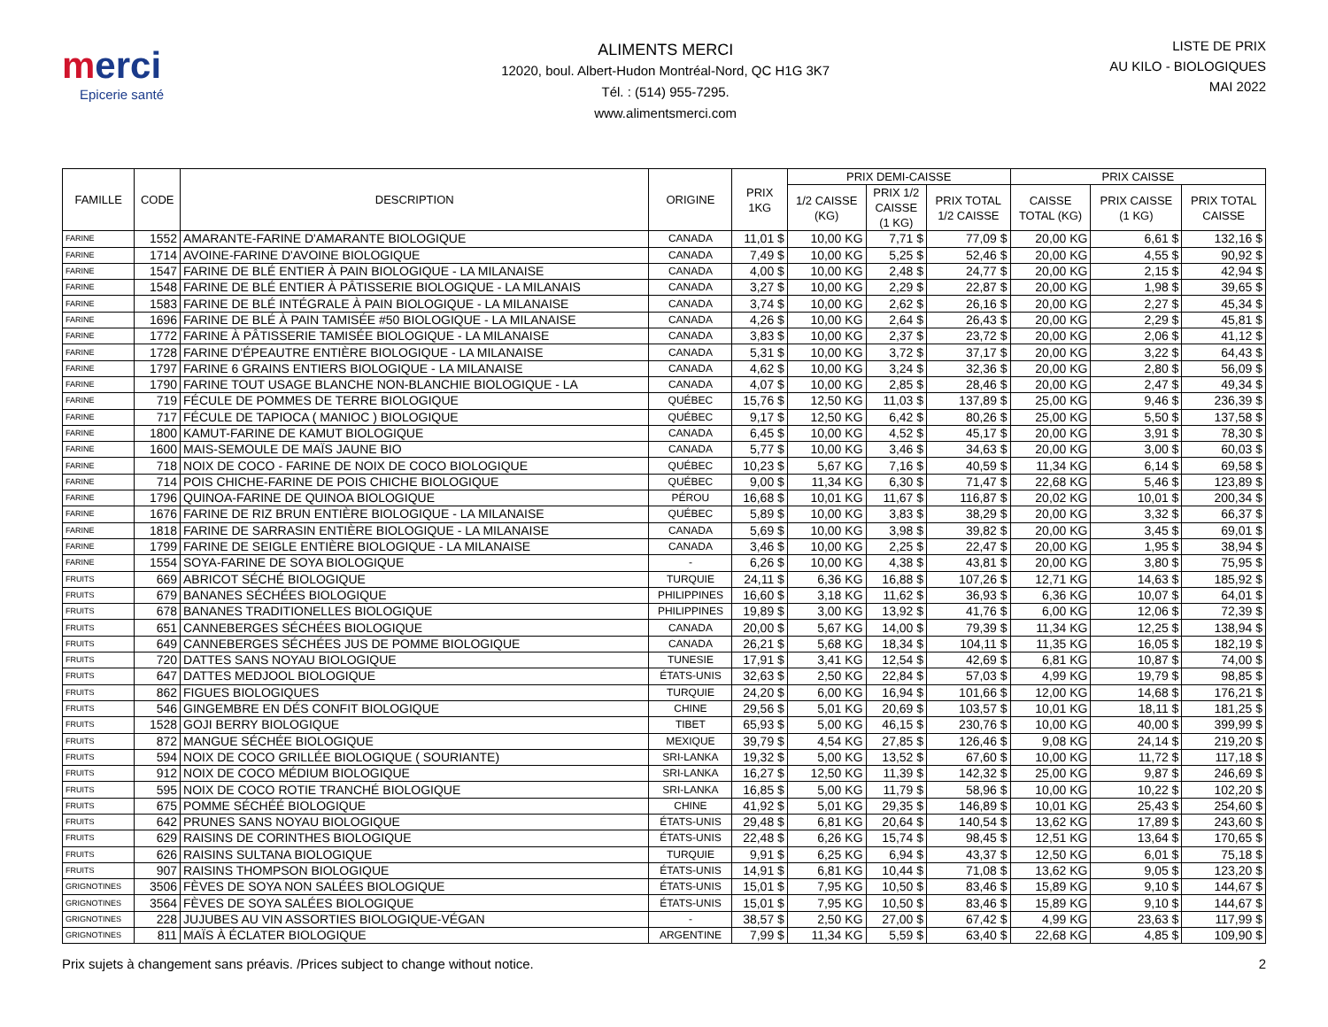merci
Epicerie santé
ALIMENTS MERCI
12020, boul. Albert-Hudon Montréal-Nord, QC H1G 3K7
Tél. : (514) 955-7295.
www.alimentsmerci.com
LISTE DE PRIX
AU KILO - BIOLOGIQUES
MAI 2022
| FAMILLE | CODE | DESCRIPTION | ORIGINE | PRIX 1KG | PRIX DEMI-CAISSE | | | PRIX CAISSE | | |
| --- | --- | --- | --- | --- | --- | --- | --- | --- | --- | --- |
| | | | | | 1/2 CAISSE (KG) | PRIX 1/2 CAISSE (1 KG) | PRIX TOTAL 1/2 CAISSE | CAISSE TOTAL (KG) | PRIX CAISSE (1 KG) | PRIX TOTAL CAISSE |
| FARINE | 1552 | AMARANTE-FARINE D'AMARANTE BIOLOGIQUE | CANADA | 11,01 $ | 10,00 KG | 7,71 $ | 77,09 $ | 20,00 KG | 6,61 $ | 132,16 $ |
| FARINE | 1714 | AVOINE-FARINE D'AVOINE BIOLOGIQUE | CANADA | 7,49 $ | 10,00 KG | 5,25 $ | 52,46 $ | 20,00 KG | 4,55 $ | 90,92 $ |
| FARINE | 1547 | FARINE DE BLÉ ENTIER À PAIN BIOLOGIQUE - LA MILANAISE | CANADA | 4,00 $ | 10,00 KG | 2,48 $ | 24,77 $ | 20,00 KG | 2,15 $ | 42,94 $ |
| FARINE | 1548 | FARINE DE BLÉ ENTIER À PÂTISSERIE BIOLOGIQUE - LA MILANAIS | CANADA | 3,27 $ | 10,00 KG | 2,29 $ | 22,87 $ | 20,00 KG | 1,98 $ | 39,65 $ |
| FARINE | 1583 | FARINE DE BLÉ INTÉGRALE À PAIN BIOLOGIQUE - LA MILANAISE | CANADA | 3,74 $ | 10,00 KG | 2,62 $ | 26,16 $ | 20,00 KG | 2,27 $ | 45,34 $ |
| FARINE | 1696 | FARINE DE BLÉ À PAIN TAMISÉE #50 BIOLOGIQUE - LA MILANAISE | CANADA | 4,26 $ | 10,00 KG | 2,64 $ | 26,43 $ | 20,00 KG | 2,29 $ | 45,81 $ |
| FARINE | 1772 | FARINE À PÂTISSERIE TAMISÉE BIOLOGIQUE - LA MILANAISE | CANADA | 3,83 $ | 10,00 KG | 2,37 $ | 23,72 $ | 20,00 KG | 2,06 $ | 41,12 $ |
| FARINE | 1728 | FARINE D'ÉPEAUTRE ENTIÈRE BIOLOGIQUE - LA MILANAISE | CANADA | 5,31 $ | 10,00 KG | 3,72 $ | 37,17 $ | 20,00 KG | 3,22 $ | 64,43 $ |
| FARINE | 1797 | FARINE 6 GRAINS ENTIERS BIOLOGIQUE - LA MILANAISE | CANADA | 4,62 $ | 10,00 KG | 3,24 $ | 32,36 $ | 20,00 KG | 2,80 $ | 56,09 $ |
| FARINE | 1790 | FARINE TOUT USAGE BLANCHE NON-BLANCHIE BIOLOGIQUE - LA | CANADA | 4,07 $ | 10,00 KG | 2,85 $ | 28,46 $ | 20,00 KG | 2,47 $ | 49,34 $ |
| FARINE | 719 | FÉCULE DE POMMES DE TERRE BIOLOGIQUE | QUÉBEC | 15,76 $ | 12,50 KG | 11,03 $ | 137,89 $ | 25,00 KG | 9,46 $ | 236,39 $ |
| FARINE | 717 | FÉCULE DE TAPIOCA ( MANIOC ) BIOLOGIQUE | QUÉBEC | 9,17 $ | 12,50 KG | 6,42 $ | 80,26 $ | 25,00 KG | 5,50 $ | 137,58 $ |
| FARINE | 1800 | KAMUT-FARINE DE KAMUT BIOLOGIQUE | CANADA | 6,45 $ | 10,00 KG | 4,52 $ | 45,17 $ | 20,00 KG | 3,91 $ | 78,30 $ |
| FARINE | 1600 | MAIS-SEMOULE DE MAÏS JAUNE BIO | CANADA | 5,77 $ | 10,00 KG | 3,46 $ | 34,63 $ | 20,00 KG | 3,00 $ | 60,03 $ |
| FARINE | 718 | NOIX DE COCO - FARINE DE NOIX DE COCO BIOLOGIQUE | QUÉBEC | 10,23 $ | 5,67 KG | 7,16 $ | 40,59 $ | 11,34 KG | 6,14 $ | 69,58 $ |
| FARINE | 714 | POIS CHICHE-FARINE DE POIS CHICHE BIOLOGIQUE | QUÉBEC | 9,00 $ | 11,34 KG | 6,30 $ | 71,47 $ | 22,68 KG | 5,46 $ | 123,89 $ |
| FARINE | 1796 | QUINOA-FARINE DE QUINOA BIOLOGIQUE | PÉROU | 16,68 $ | 10,01 KG | 11,67 $ | 116,87 $ | 20,02 KG | 10,01 $ | 200,34 $ |
| FARINE | 1676 | FARINE DE RIZ BRUN ENTIÈRE BIOLOGIQUE - LA MILANAISE | QUÉBEC | 5,89 $ | 10,00 KG | 3,83 $ | 38,29 $ | 20,00 KG | 3,32 $ | 66,37 $ |
| FARINE | 1818 | FARINE DE SARRASIN ENTIÈRE BIOLOGIQUE - LA MILANAISE | CANADA | 5,69 $ | 10,00 KG | 3,98 $ | 39,82 $ | 20,00 KG | 3,45 $ | 69,01 $ |
| FARINE | 1799 | FARINE DE SEIGLE ENTIÈRE BIOLOGIQUE - LA MILANAISE | CANADA | 3,46 $ | 10,00 KG | 2,25 $ | 22,47 $ | 20,00 KG | 1,95 $ | 38,94 $ |
| FARINE | 1554 | SOYA-FARINE DE SOYA BIOLOGIQUE | - | 6,26 $ | 10,00 KG | 4,38 $ | 43,81 $ | 20,00 KG | 3,80 $ | 75,95 $ |
| FRUITS | 669 | ABRICOT SÉCHÉ BIOLOGIQUE | TURQUIE | 24,11 $ | 6,36 KG | 16,88 $ | 107,26 $ | 12,71 KG | 14,63 $ | 185,92 $ |
| FRUITS | 679 | BANANES SÉCHÉES BIOLOGIQUE | PHILIPPINES | 16,60 $ | 3,18 KG | 11,62 $ | 36,93 $ | 6,36 KG | 10,07 $ | 64,01 $ |
| FRUITS | 678 | BANANES TRADITIONELLES BIOLOGIQUE | PHILIPPINES | 19,89 $ | 3,00 KG | 13,92 $ | 41,76 $ | 6,00 KG | 12,06 $ | 72,39 $ |
| FRUITS | 651 | CANNEBERGES SÉCHÉES BIOLOGIQUE | CANADA | 20,00 $ | 5,67 KG | 14,00 $ | 79,39 $ | 11,34 KG | 12,25 $ | 138,94 $ |
| FRUITS | 649 | CANNEBERGES SÉCHÉES JUS DE POMME BIOLOGIQUE | CANADA | 26,21 $ | 5,68 KG | 18,34 $ | 104,11 $ | 11,35 KG | 16,05 $ | 182,19 $ |
| FRUITS | 720 | DATTES SANS NOYAU BIOLOGIQUE | TUNESIE | 17,91 $ | 3,41 KG | 12,54 $ | 42,69 $ | 6,81 KG | 10,87 $ | 74,00 $ |
| FRUITS | 647 | DATTES MEDJOOL BIOLOGIQUE | ÉTATS-UNIS | 32,63 $ | 2,50 KG | 22,84 $ | 57,03 $ | 4,99 KG | 19,79 $ | 98,85 $ |
| FRUITS | 862 | FIGUES BIOLOGIQUES | TURQUIE | 24,20 $ | 6,00 KG | 16,94 $ | 101,66 $ | 12,00 KG | 14,68 $ | 176,21 $ |
| FRUITS | 546 | GINGEMBRE EN DÉS CONFIT BIOLOGIQUE | CHINE | 29,56 $ | 5,01 KG | 20,69 $ | 103,57 $ | 10,01 KG | 18,11 $ | 181,25 $ |
| FRUITS | 1528 | GOJI BERRY BIOLOGIQUE | TIBET | 65,93 $ | 5,00 KG | 46,15 $ | 230,76 $ | 10,00 KG | 40,00 $ | 399,99 $ |
| FRUITS | 872 | MANGUE SÉCHÉE BIOLOGIQUE | MEXIQUE | 39,79 $ | 4,54 KG | 27,85 $ | 126,46 $ | 9,08 KG | 24,14 $ | 219,20 $ |
| FRUITS | 594 | NOIX DE COCO GRILLÉE BIOLOGIQUE ( SOURIANTE) | SRI-LANKA | 19,32 $ | 5,00 KG | 13,52 $ | 67,60 $ | 10,00 KG | 11,72 $ | 117,18 $ |
| FRUITS | 912 | NOIX DE COCO MÉDIUM BIOLOGIQUE | SRI-LANKA | 16,27 $ | 12,50 KG | 11,39 $ | 142,32 $ | 25,00 KG | 9,87 $ | 246,69 $ |
| FRUITS | 595 | NOIX DE COCO ROTIE TRANCHÉ BIOLOGIQUE | SRI-LANKA | 16,85 $ | 5,00 KG | 11,79 $ | 58,96 $ | 10,00 KG | 10,22 $ | 102,20 $ |
| FRUITS | 675 | POMME SÉCHÉÉ BIOLOGIQUE | CHINE | 41,92 $ | 5,01 KG | 29,35 $ | 146,89 $ | 10,01 KG | 25,43 $ | 254,60 $ |
| FRUITS | 642 | PRUNES SANS NOYAU BIOLOGIQUE | ÉTATS-UNIS | 29,48 $ | 6,81 KG | 20,64 $ | 140,54 $ | 13,62 KG | 17,89 $ | 243,60 $ |
| FRUITS | 629 | RAISINS DE CORINTHES BIOLOGIQUE | ÉTATS-UNIS | 22,48 $ | 6,26 KG | 15,74 $ | 98,45 $ | 12,51 KG | 13,64 $ | 170,65 $ |
| FRUITS | 626 | RAISINS SULTANA BIOLOGIQUE | TURQUIE | 9,91 $ | 6,25 KG | 6,94 $ | 43,37 $ | 12,50 KG | 6,01 $ | 75,18 $ |
| FRUITS | 907 | RAISINS THOMPSON BIOLOGIQUE | ÉTATS-UNIS | 14,91 $ | 6,81 KG | 10,44 $ | 71,08 $ | 13,62 KG | 9,05 $ | 123,20 $ |
| GRIGNOTINES | 3506 | FÈVES DE SOYA NON SALÉES BIOLOGIQUE | ÉTATS-UNIS | 15,01 $ | 7,95 KG | 10,50 $ | 83,46 $ | 15,89 KG | 9,10 $ | 144,67 $ |
| GRIGNOTINES | 3564 | FÈVES DE SOYA SALÉES BIOLOGIQUE | ÉTATS-UNIS | 15,01 $ | 7,95 KG | 10,50 $ | 83,46 $ | 15,89 KG | 9,10 $ | 144,67 $ |
| GRIGNOTINES | 228 | JUJUBES AU VIN ASSORTIES BIOLOGIQUE-VÉGAN | - | 38,57 $ | 2,50 KG | 27,00 $ | 67,42 $ | 4,99 KG | 23,63 $ | 117,99 $ |
| GRIGNOTINES | 811 | MAÏS À ÉCLATER BIOLOGIQUE | ARGENTINE | 7,99 $ | 11,34 KG | 5,59 $ | 63,40 $ | 22,68 KG | 4,85 $ | 109,90 $ |
Prix sujets à changement sans préavis. /Prices subject to change without notice. 2